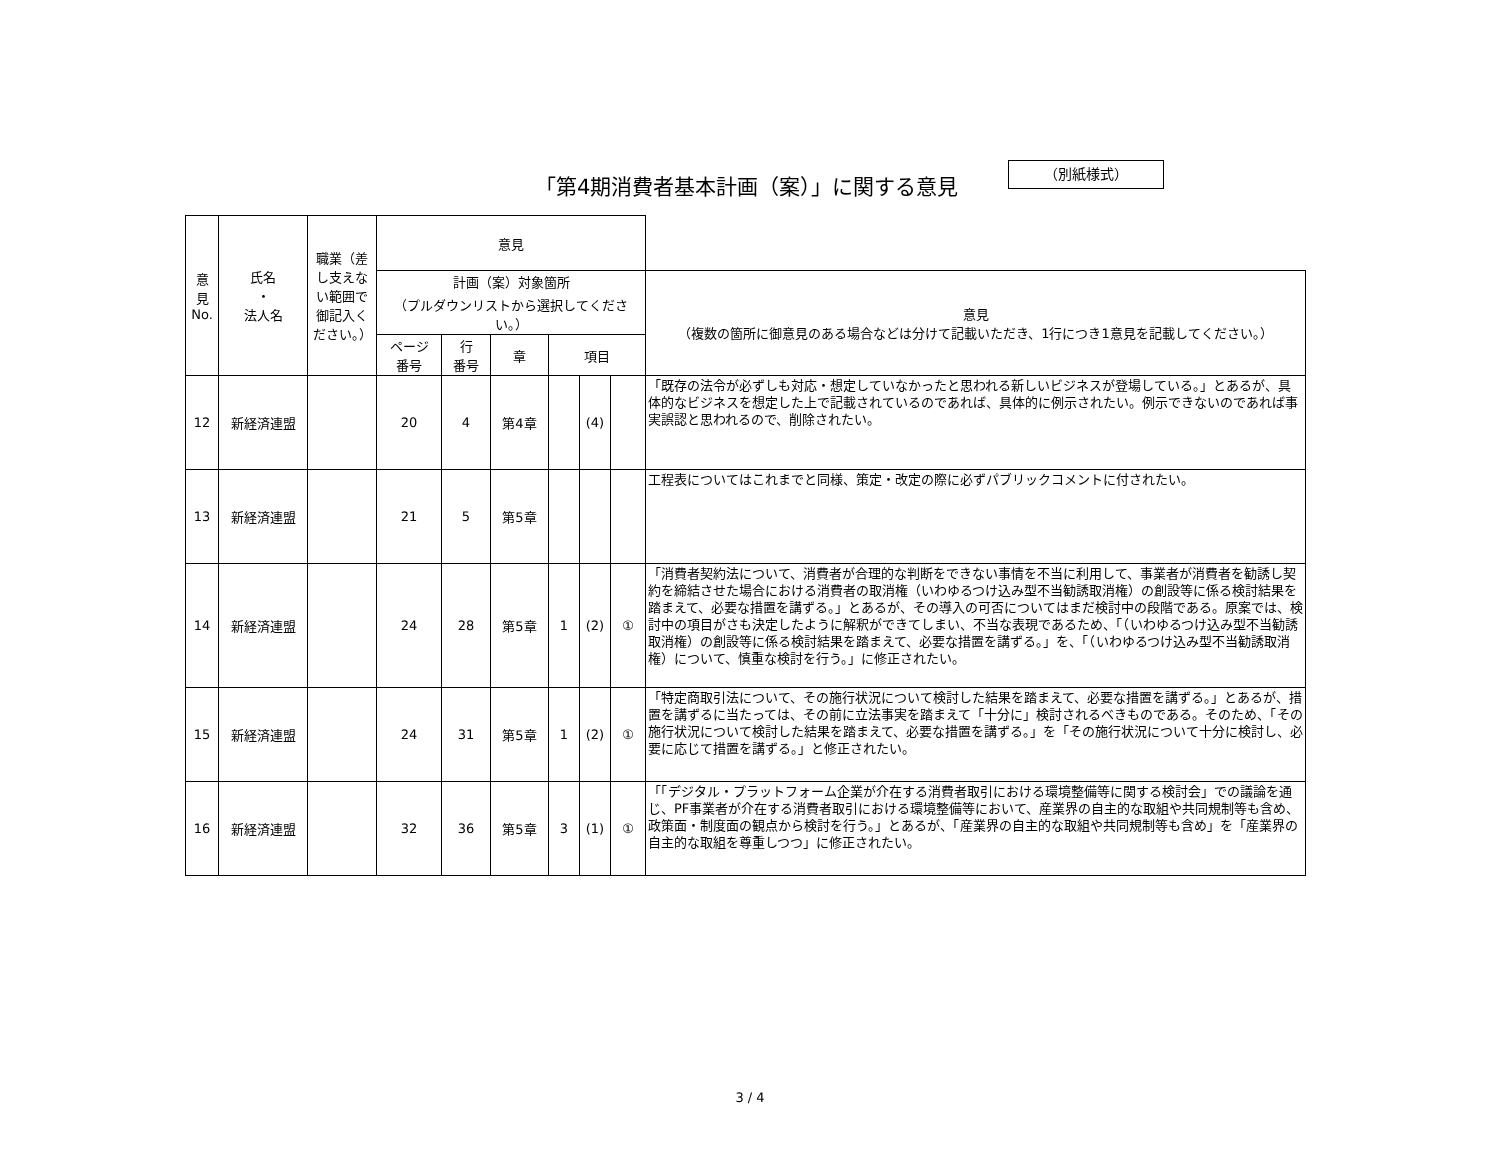「第4期消費者基本計画（案）」に関する意見
（別紙様式）
| 意 見 No. | 氏名 ・ 法人名 | 職業（差し支えない範囲で御記入ください。） | 意見 | | | | | | |
| --- | --- | --- | --- | --- | --- | --- | --- | --- | --- |
| | | | 計画（案）対象箇所 （プルダウンリストから選択してください。） | | | | | | 意見 （複数の箇所に御意見のある場合などは分けて記載いただき、1行につき1意見を記載してください。） |
| | | | ページ 番号 | 行 番号 | 章 | 項目 | | | |
| 12 | 新経済連盟 | | 20 | 4 | 第4章 | | (4) | | 「既存の法令が必ずしも対応・想定していなかったと思われる新しいビジネスが登場している。」とあるが、具体的なビジネスを想定した上で記載されているのであれば、具体的に例示されたい。例示できないのであれば事実誤認と思われるので、削除されたい。 |
| 13 | 新経済連盟 | | 21 | 5 | 第5章 | | | | 工程表についてはこれまでと同様、策定・改定の際に必ずパブリックコメントに付されたい。 |
| 14 | 新経済連盟 | | 24 | 28 | 第5章 | 1 | (2) | ① | 「消費者契約法について、消費者が合理的な判断をできない事情を不当に利用して、事業者が消費者を勧誘し契約を締結させた場合における消費者の取消権（いわゆるつけ込み型不当勧誘取消権）の創設等に係る検討結果を踏まえて、必要な措置を講ずる。」とあるが、その導入の可否についてはまだ検討中の段階である。原案では、検討中の項目がさも決定したように解釈ができてしまい、不当な表現であるため、「（いわゆるつけ込み型不当勧誘取消権）の創設等に係る検討結果を踏まえて、必要な措置を講ずる。」を、「（いわゆるつけ込み型不当勧誘取消権）について、慎重な検討を行う。」に修正されたい。 |
| 15 | 新経済連盟 | | 24 | 31 | 第5章 | 1 | (2) | ① | 「特定商取引法について、その施行状況について検討した結果を踏まえて、必要な措置を講ずる。」とあるが、措置を講ずるに当たっては、その前に立法事実を踏まえて「十分に」検討されるべきものである。そのため、「その施行状況について検討した結果を踏まえて、必要な措置を講ずる。」を「その施行状況について十分に検討し、必要に応じて措置を講ずる。」と修正されたい。 |
| 16 | 新経済連盟 | | 32 | 36 | 第5章 | 3 | (1) | ① | 「「デジタル・プラットフォーム企業が介在する消費者取引における環境整備等に関する検討会」での議論を通じ、PF事業者が介在する消費者取引における環境整備等において、産業界の自主的な取組や共同規制等も含め、政策面・制度面の観点から検討を行う。」とあるが、「産業界の自主的な取組や共同規制等も含め」を「産業界の自主的な取組を尊重しつつ」に修正されたい。 |
3 / 4